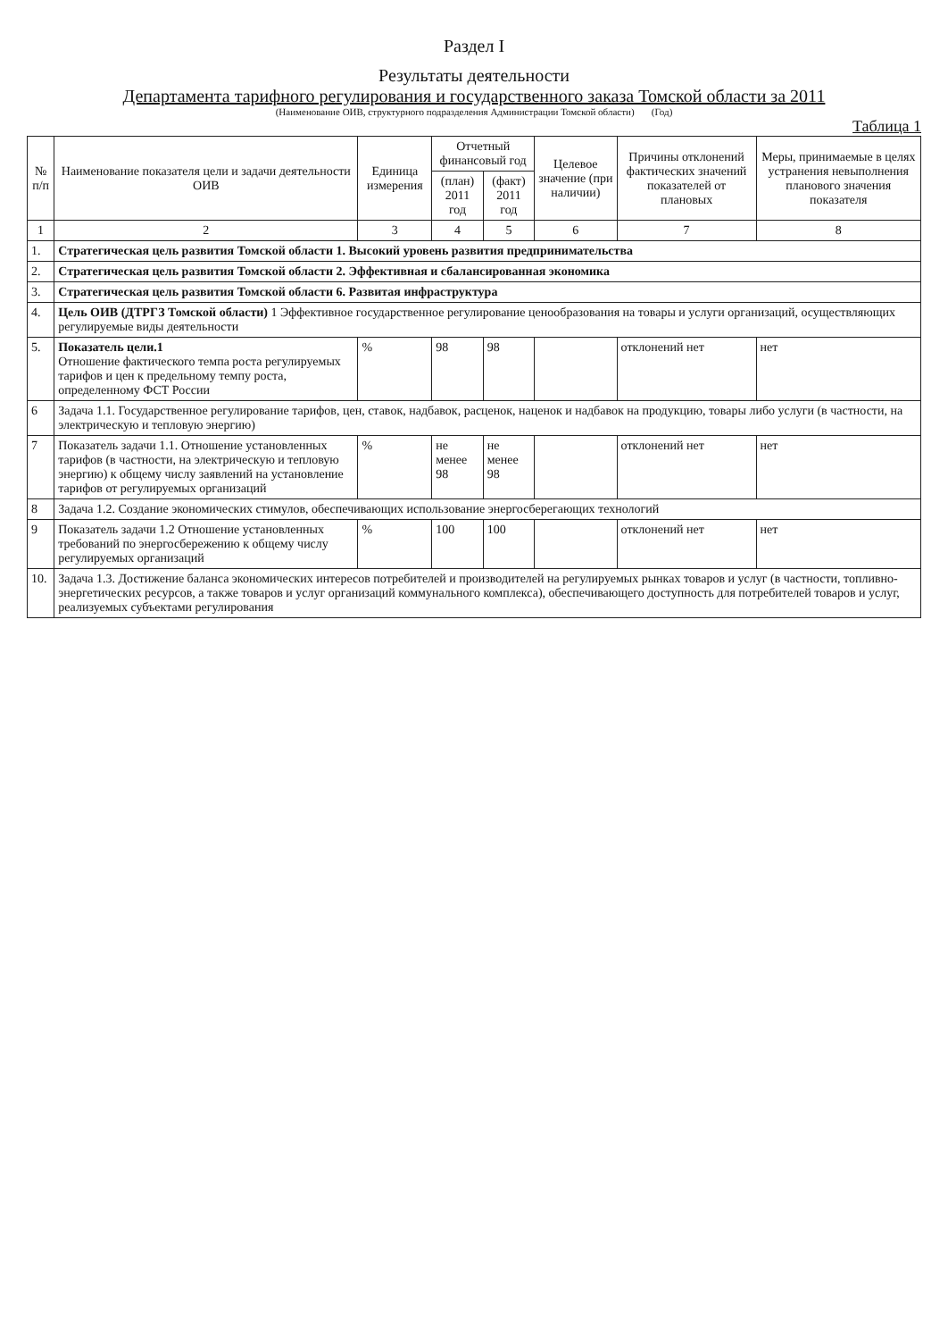Раздел I
Результаты деятельности
Департамента тарифного регулирования и государственного заказа Томской области за 2011
(Наименование ОИВ, структурного подразделения Администрации Томской области) (Год)
Таблица 1
| № п/п | Наименование показателя цели и задачи деятельности ОИВ | Единица измерения | Отчетный финансовый год | | Целевое значение (при наличии) | Причины отклонений фактических значений показателей от плановых | Меры, принимаемые в целях устранения невыполнения планового значения показателя |
| --- | --- | --- | --- | --- | --- | --- | --- |
| | | | (план) 2011 год | (факт) 2011 год | | | |
| 1 | 2 | 3 | 4 | 5 | 6 | 7 | 8 |
| 1. | Стратегическая цель развития Томской области 1. Высокий уровень развития предпринимательства | | | | | | |
| 2. | Стратегическая цель развития Томской области 2. Эффективная и сбалансированная экономика | | | | | | |
| 3. | Стратегическая цель развития Томской области 6. Развитая инфраструктура | | | | | | |
| 4. | Цель ОИВ (ДТРГЗ Томской области) 1 Эффективное государственное регулирование ценообразования на товары и услуги организаций, осуществляющих регулируемые виды деятельности | | | | | | |
| 5. | Показатель цели.1 Отношение фактического темпа роста регулируемых тарифов и цен к предельному темпу роста, определенному ФСТ России | % | 98 | 98 | | отклонений нет | нет |
| 6 | Задача 1.1. Государственное регулирование тарифов, цен, ставок, надбавок, расценок, наценок и надбавок на продукцию, товары либо услуги (в частности, на электрическую и тепловую энергию) | | | | | | |
| 7 | Показатель задачи 1.1. Отношение установленных тарифов (в частности, на электрическую и тепловую энергию) к общему числу заявлений на установление тарифов от регулируемых организаций | % | не менее 98 | не менее 98 | | отклонений нет | нет |
| 8 | Задача 1.2. Создание экономических стимулов, обеспечивающих использование энергосберегающих технологий | | | | | | |
| 9 | Показатель задачи 1.2 Отношение установленных требований по энергосбережению к общему числу регулируемых организаций | % | 100 | 100 | | отклонений нет | нет |
| 10. | Задача 1.3. Достижение баланса экономических интересов потребителей и производителей на регулируемых рынках товаров и услуг (в частности, топливно-энергетических ресурсов, а также товаров и услуг организаций коммунального комплекса), обеспечивающего доступность для потребителей товаров и услуг, реализуемых субъектами регулирования | | | | | | |